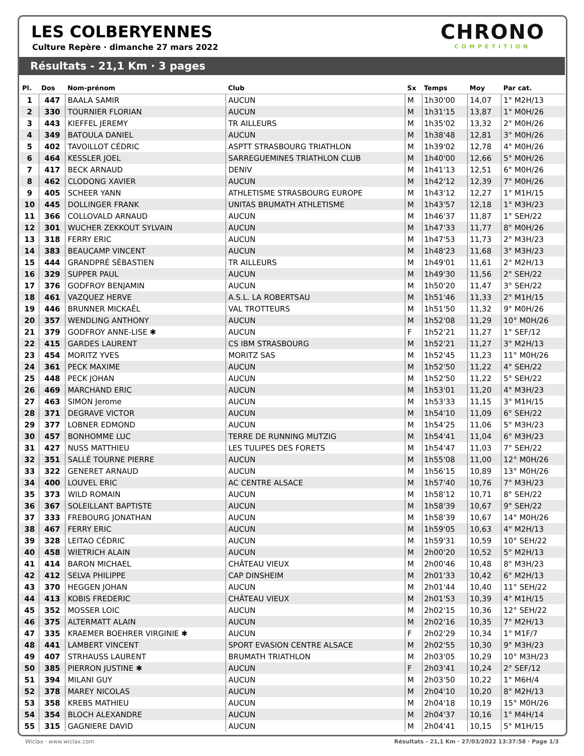LES COLBERYENNES
Culture Repère · dimanche 27 mars 2022
CHRONO
COMPETITION
Résultats - 21,1 Km · 3 pages
| Pl. | Dos | Nom-prénom | Club | Sx | Temps | Moy | Par cat. |
| --- | --- | --- | --- | --- | --- | --- | --- |
| 1 | 447 | BAALA SAMIR | AUCUN | M | 1h30'00 | 14,07 | 1° M2H/13 |
| 2 | 330 | TOURNIER FLORIAN | AUCUN | M | 1h31'15 | 13,87 | 1° M0H/26 |
| 3 | 443 | KIEFFEL JEREMY | TR AILLEURS | M | 1h35'02 | 13,32 | 2° M0H/26 |
| 4 | 349 | BATOULA DANIEL | AUCUN | M | 1h38'48 | 12,81 | 3° M0H/26 |
| 5 | 402 | TAVOILLOT CÉDRIC | ASPTT STRASBOURG TRIATHLON | M | 1h39'02 | 12,78 | 4° M0H/26 |
| 6 | 464 | KESSLER JOEL | SARREGUEMINES TRIATHLON CLUB | M | 1h40'00 | 12,66 | 5° M0H/26 |
| 7 | 417 | BECK ARNAUD | DENIV | M | 1h41'13 | 12,51 | 6° M0H/26 |
| 8 | 462 | CLODONG XAVIER | AUCUN | M | 1h42'12 | 12,39 | 7° M0H/26 |
| 9 | 405 | SCHEER YANN | ATHLETISME STRASBOURG EUROPE | M | 1h43'12 | 12,27 | 1° M1H/15 |
| 10 | 445 | DOLLINGER FRANK | UNITAS BRUMATH ATHLETISME | M | 1h43'57 | 12,18 | 1° M3H/23 |
| 11 | 366 | COLLOVALD ARNAUD | AUCUN | M | 1h46'37 | 11,87 | 1° SEH/22 |
| 12 | 301 | WUCHER ZEKKOUT SYLVAIN | AUCUN | M | 1h47'33 | 11,77 | 8° M0H/26 |
| 13 | 318 | FERRY ERIC | AUCUN | M | 1h47'53 | 11,73 | 2° M3H/23 |
| 14 | 383 | BEAUCAMP VINCENT | AUCUN | M | 1h48'23 | 11,68 | 3° M3H/23 |
| 15 | 444 | GRANDPRÉ SÉBASTIEN | TR AILLEURS | M | 1h49'01 | 11,61 | 2° M2H/13 |
| 16 | 329 | SUPPER PAUL | AUCUN | M | 1h49'30 | 11,56 | 2° SEH/22 |
| 17 | 376 | GODFROY BENJAMIN | AUCUN | M | 1h50'20 | 11,47 | 3° SEH/22 |
| 18 | 461 | VAZQUEZ HERVE | A.S.L. LA ROBERTSAU | M | 1h51'46 | 11,33 | 2° M1H/15 |
| 19 | 446 | BRUNNER MICKAËL | VAL TROTTEURS | M | 1h51'50 | 11,32 | 9° M0H/26 |
| 20 | 357 | WENDLING ANTHONY | AUCUN | M | 1h52'08 | 11,29 | 10° M0H/26 |
| 21 | 379 | GODFROY ANNE-LISE ✱ | AUCUN | F | 1h52'21 | 11,27 | 1° SEF/12 |
| 22 | 415 | GARDES LAURENT | CS IBM STRASBOURG | M | 1h52'21 | 11,27 | 3° M2H/13 |
| 23 | 454 | MORITZ YVES | MORITZ SAS | M | 1h52'45 | 11,23 | 11° M0H/26 |
| 24 | 361 | PECK MAXIME | AUCUN | M | 1h52'50 | 11,22 | 4° SEH/22 |
| 25 | 448 | PECK JOHAN | AUCUN | M | 1h52'50 | 11,22 | 5° SEH/22 |
| 26 | 469 | MARCHAND ERIC | AUCUN | M | 1h53'01 | 11,20 | 4° M3H/23 |
| 27 | 463 | SIMON Jerome | AUCUN | M | 1h53'33 | 11,15 | 3° M1H/15 |
| 28 | 371 | DEGRAVE VICTOR | AUCUN | M | 1h54'10 | 11,09 | 6° SEH/22 |
| 29 | 377 | LOBNER EDMOND | AUCUN | M | 1h54'25 | 11,06 | 5° M3H/23 |
| 30 | 457 | BONHOMME LUC | TERRE DE RUNNING MUTZIG | M | 1h54'41 | 11,04 | 6° M3H/23 |
| 31 | 427 | NUSS MATTHIEU | LES TULIPES DES FORETS | M | 1h54'47 | 11,03 | 7° SEH/22 |
| 32 | 351 | SALLÉ TOURNE PIERRE | AUCUN | M | 1h55'08 | 11,00 | 12° M0H/26 |
| 33 | 322 | GENERET ARNAUD | AUCUN | M | 1h56'15 | 10,89 | 13° M0H/26 |
| 34 | 400 | LOUVEL ERIC | AC CENTRE ALSACE | M | 1h57'40 | 10,76 | 7° M3H/23 |
| 35 | 373 | WILD ROMAIN | AUCUN | M | 1h58'12 | 10,71 | 8° SEH/22 |
| 36 | 367 | SOLEILLANT BAPTISTE | AUCUN | M | 1h58'39 | 10,67 | 9° SEH/22 |
| 37 | 333 | FREBOURG JONATHAN | AUCUN | M | 1h58'39 | 10,67 | 14° M0H/26 |
| 38 | 467 | FERRY ERIC | AUCUN | M | 1h59'05 | 10,63 | 4° M2H/13 |
| 39 | 328 | LEITAO CÉDRIC | AUCUN | M | 1h59'31 | 10,59 | 10° SEH/22 |
| 40 | 458 | WIETRICH ALAIN | AUCUN | M | 2h00'20 | 10,52 | 5° M2H/13 |
| 41 | 414 | BARON MICHAEL | CHÂTEAU VIEUX | M | 2h00'46 | 10,48 | 8° M3H/23 |
| 42 | 412 | SELVA PHILIPPE | CAP DINSHEIM | M | 2h01'33 | 10,42 | 6° M2H/13 |
| 43 | 370 | HEGGEN JOHAN | AUCUN | M | 2h01'44 | 10,40 | 11° SEH/22 |
| 44 | 413 | KOBIS FREDERIC | CHÂTEAU VIEUX | M | 2h01'53 | 10,39 | 4° M1H/15 |
| 45 | 352 | MOSSER LOIC | AUCUN | M | 2h02'15 | 10,36 | 12° SEH/22 |
| 46 | 375 | ALTERMATT ALAIN | AUCUN | M | 2h02'16 | 10,35 | 7° M2H/13 |
| 47 | 335 | KRAEMER BOEHRER VIRGINIE ✱ | AUCUN | F | 2h02'29 | 10,34 | 1° M1F/7 |
| 48 | 441 | LAMBERT VINCENT | SPORT EVASION CENTRE ALSACE | M | 2h02'55 | 10,30 | 9° M3H/23 |
| 49 | 407 | STRHAUSS LAURENT | BRUMATH TRIATHLON | M | 2h03'05 | 10,29 | 10° M3H/23 |
| 50 | 385 | PIERRON JUSTINE ✱ | AUCUN | F | 2h03'41 | 10,24 | 2° SEF/12 |
| 51 | 394 | MILANI GUY | AUCUN | M | 2h03'50 | 10,22 | 1° M6H/4 |
| 52 | 378 | MAREY NICOLAS | AUCUN | M | 2h04'10 | 10,20 | 8° M2H/13 |
| 53 | 358 | KREBS MATHIEU | AUCUN | M | 2h04'18 | 10,19 | 15° M0H/26 |
| 54 | 354 | BLOCH ALEXANDRE | AUCUN | M | 2h04'37 | 10,16 | 1° M4H/14 |
| 55 | 315 | GAGNIERE DAVID | AUCUN | M | 2h04'41 | 10,15 | 5° M1H/15 |
Wiclax · www.wiclax.com Résultats - 21,1 Km · 27/03/2022 13:37:58 · Page 1/3